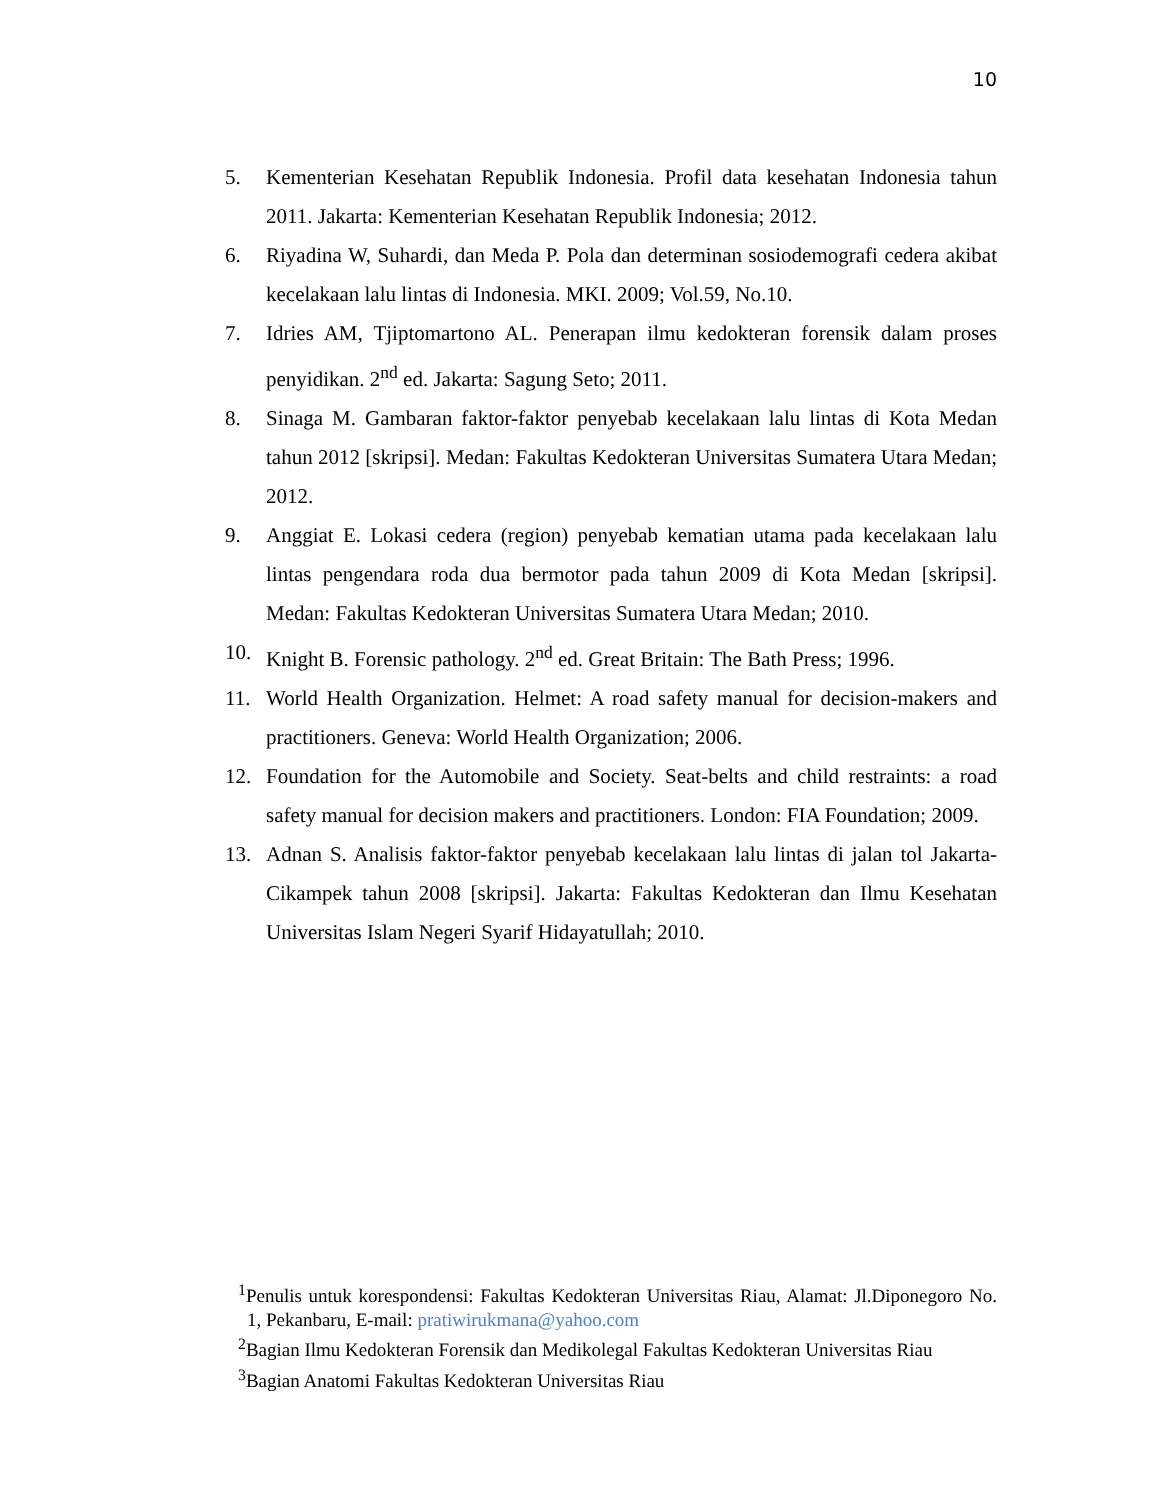10
5. Kementerian Kesehatan Republik Indonesia. Profil data kesehatan Indonesia tahun 2011. Jakarta: Kementerian Kesehatan Republik Indonesia; 2012.
6. Riyadina W, Suhardi, dan Meda P. Pola dan determinan sosiodemografi cedera akibat kecelakaan lalu lintas di Indonesia. MKI. 2009; Vol.59, No.10.
7. Idries AM, Tjiptomartono AL. Penerapan ilmu kedokteran forensik dalam proses penyidikan. 2<sup>nd</sup> ed. Jakarta: Sagung Seto; 2011.
8. Sinaga M. Gambaran faktor-faktor penyebab kecelakaan lalu lintas di Kota Medan tahun 2012 [skripsi]. Medan: Fakultas Kedokteran Universitas Sumatera Utara Medan; 2012.
9. Anggiat E. Lokasi cedera (region) penyebab kematian utama pada kecelakaan lalu lintas pengendara roda dua bermotor pada tahun 2009 di Kota Medan [skripsi]. Medan: Fakultas Kedokteran Universitas Sumatera Utara Medan; 2010.
10. Knight B. Forensic pathology. 2<sup>nd</sup> ed. Great Britain: The Bath Press; 1996.
11. World Health Organization. Helmet: A road safety manual for decision-makers and practitioners. Geneva: World Health Organization; 2006.
12. Foundation for the Automobile and Society. Seat-belts and child restraints: a road safety manual for decision makers and practitioners. London: FIA Foundation; 2009.
13. Adnan S. Analisis faktor-faktor penyebab kecelakaan lalu lintas di jalan tol Jakarta-Cikampek tahun 2008 [skripsi]. Jakarta: Fakultas Kedokteran dan Ilmu Kesehatan Universitas Islam Negeri Syarif Hidayatullah; 2010.
<sup>1</sup> Penulis untuk korespondensi: Fakultas Kedokteran Universitas Riau, Alamat: Jl.Diponegoro No. 1, Pekanbaru, E-mail: pratiwirukmana@yahoo.com
<sup>2</sup> Bagian Ilmu Kedokteran Forensik dan Medikolegal Fakultas Kedokteran Universitas Riau
<sup>3</sup> Bagian Anatomi Fakultas Kedokteran Universitas Riau